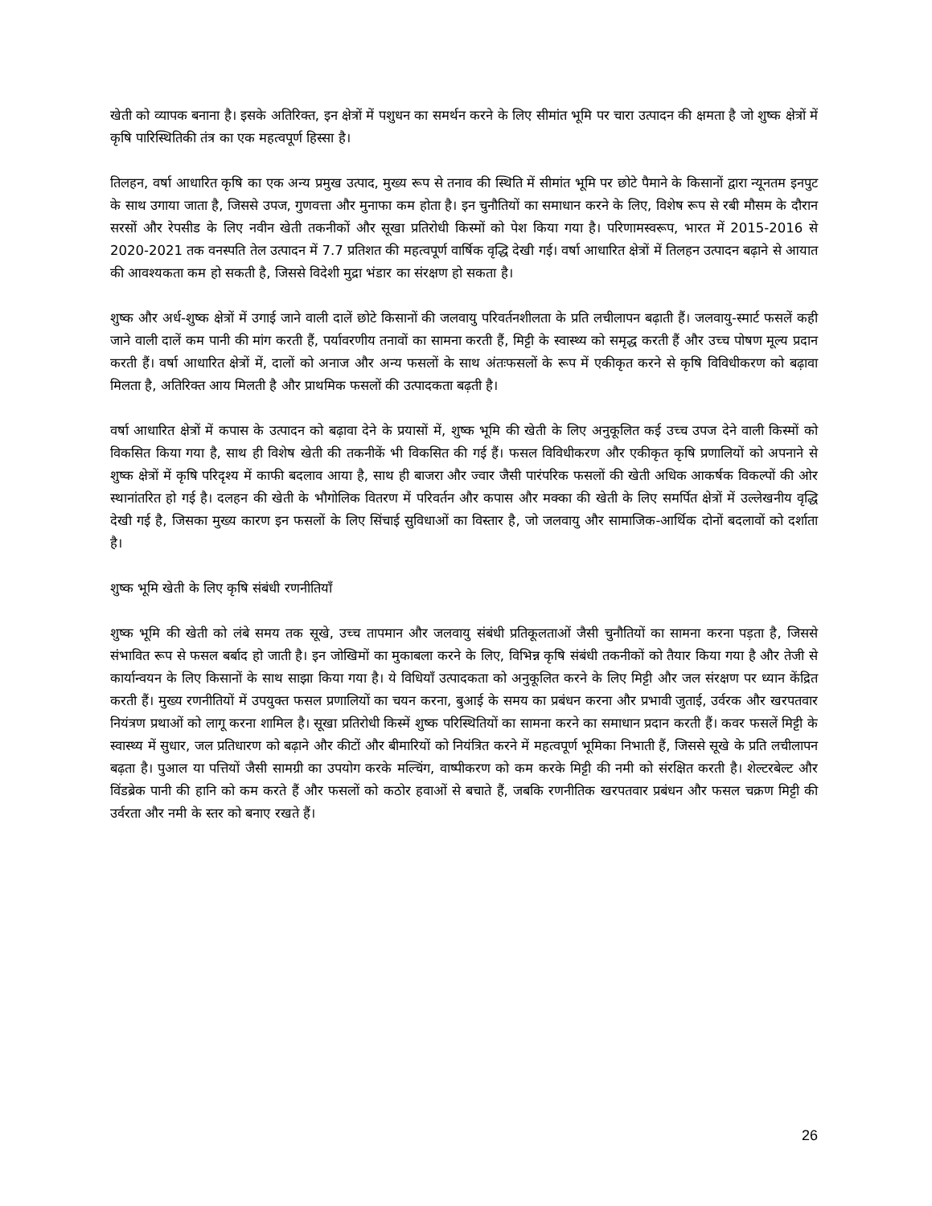खेती को व्यापक बनाना है। इसके अतिरिक्त, इन क्षेत्रों में पशुधन का समर्थन करने के लिए सीमांत भूमि पर चारा उत्पादन की क्षमता है जो शुष्क क्षेत्रों में कृषि पारिस्थितिकी तंत्र का एक महत्वपूर्ण हिस्सा है।
तिलहन, वर्षा आधारित कृषि का एक अन्य प्रमुख उत्पाद, मुख्य रूप से तनाव की स्थिति में सीमांत भूमि पर छोटे पैमाने के किसानों द्वारा न्यूनतम इनपुट के साथ उगाया जाता है, जिससे उपज, गुणवत्ता और मुनाफा कम होता है। इन चुनौतियों का समाधान करने के लिए, विशेष रूप से रबी मौसम के दौरान सरसों और रेपसीड के लिए नवीन खेती तकनीकों और सूखा प्रतिरोधी किस्मों को पेश किया गया है। परिणामस्वरूप, भारत में 2015-2016 से 2020-2021 तक वनस्पति तेल उत्पादन में 7.7 प्रतिशत की महत्वपूर्ण वार्षिक वृद्धि देखी गई। वर्षा आधारित क्षेत्रों में तिलहन उत्पादन बढ़ाने से आयात की आवश्यकता कम हो सकती है, जिससे विदेशी मुद्रा भंडार का संरक्षण हो सकता है।
शुष्क और अर्ध-शुष्क क्षेत्रों में उगाई जाने वाली दालें छोटे किसानों की जलवायु परिवर्तनशीलता के प्रति लचीलापन बढ़ाती हैं। जलवायु-स्मार्ट फसलें कही जाने वाली दालें कम पानी की मांग करती हैं, पर्यावरणीय तनावों का सामना करती हैं, मिट्टी के स्वास्थ्य को समृद्ध करती हैं और उच्च पोषण मूल्य प्रदान करती हैं। वर्षा आधारित क्षेत्रों में, दालों को अनाज और अन्य फसलों के साथ अंतःफसलों के रूप में एकीकृत करने से कृषि विविधीकरण को बढ़ावा मिलता है, अतिरिक्त आय मिलती है और प्राथमिक फसलों की उत्पादकता बढ़ती है।
वर्षा आधारित क्षेत्रों में कपास के उत्पादन को बढ़ावा देने के प्रयासों में, शुष्क भूमि की खेती के लिए अनुकूलित कई उच्च उपज देने वाली किस्मों को विकसित किया गया है, साथ ही विशेष खेती की तकनीकें भी विकसित की गई हैं। फसल विविधीकरण और एकीकृत कृषि प्रणालियों को अपनाने से शुष्क क्षेत्रों में कृषि परिदृश्य में काफी बदलाव आया है, साथ ही बाजरा और ज्वार जैसी पारंपरिक फसलों की खेती अधिक आकर्षक विकल्पों की ओर स्थानांतरित हो गई है। दलहन की खेती के भौगोलिक वितरण में परिवर्तन और कपास और मक्का की खेती के लिए समर्पित क्षेत्रों में उल्लेखनीय वृद्धि देखी गई है, जिसका मुख्य कारण इन फसलों के लिए सिंचाई सुविधाओं का विस्तार है, जो जलवायु और सामाजिक-आर्थिक दोनों बदलावों को दर्शाता है।
शुष्क भूमि खेती के लिए कृषि संबंधी रणनीतियाँ
शुष्क भूमि की खेती को लंबे समय तक सूखे, उच्च तापमान और जलवायु संबंधी प्रतिकूलताओं जैसी चुनौतियों का सामना करना पड़ता है, जिससे संभावित रूप से फसल बर्बाद हो जाती है। इन जोखिमों का मुकाबला करने के लिए, विभिन्न कृषि संबंधी तकनीकों को तैयार किया गया है और तेजी से कार्यान्वयन के लिए किसानों के साथ साझा किया गया है। ये विधियाँ उत्पादकता को अनुकूलित करने के लिए मिट्टी और जल संरक्षण पर ध्यान केंद्रित करती हैं। मुख्य रणनीतियों में उपयुक्त फसल प्रणालियों का चयन करना, बुआई के समय का प्रबंधन करना और प्रभावी जुताई, उर्वरक और खरपतवार नियंत्रण प्रथाओं को लागू करना शामिल है। सूखा प्रतिरोधी किस्में शुष्क परिस्थितियों का सामना करने का समाधान प्रदान करती हैं। कवर फसलें मिट्टी के स्वास्थ्य में सुधार, जल प्रतिधारण को बढ़ाने और कीटों और बीमारियों को नियंत्रित करने में महत्वपूर्ण भूमिका निभाती हैं, जिससे सूखे के प्रति लचीलापन बढ़ता है। पुआल या पत्तियों जैसी सामग्री का उपयोग करके मल्चिंग, वाष्पीकरण को कम करके मिट्टी की नमी को संरक्षित करती है। शेल्टरबेल्ट और विंडब्रेक पानी की हानि को कम करते हैं और फसलों को कठोर हवाओं से बचाते हैं, जबकि रणनीतिक खरपतवार प्रबंधन और फसल चक्रण मिट्टी की उर्वरता और नमी के स्तर को बनाए रखते हैं।
26